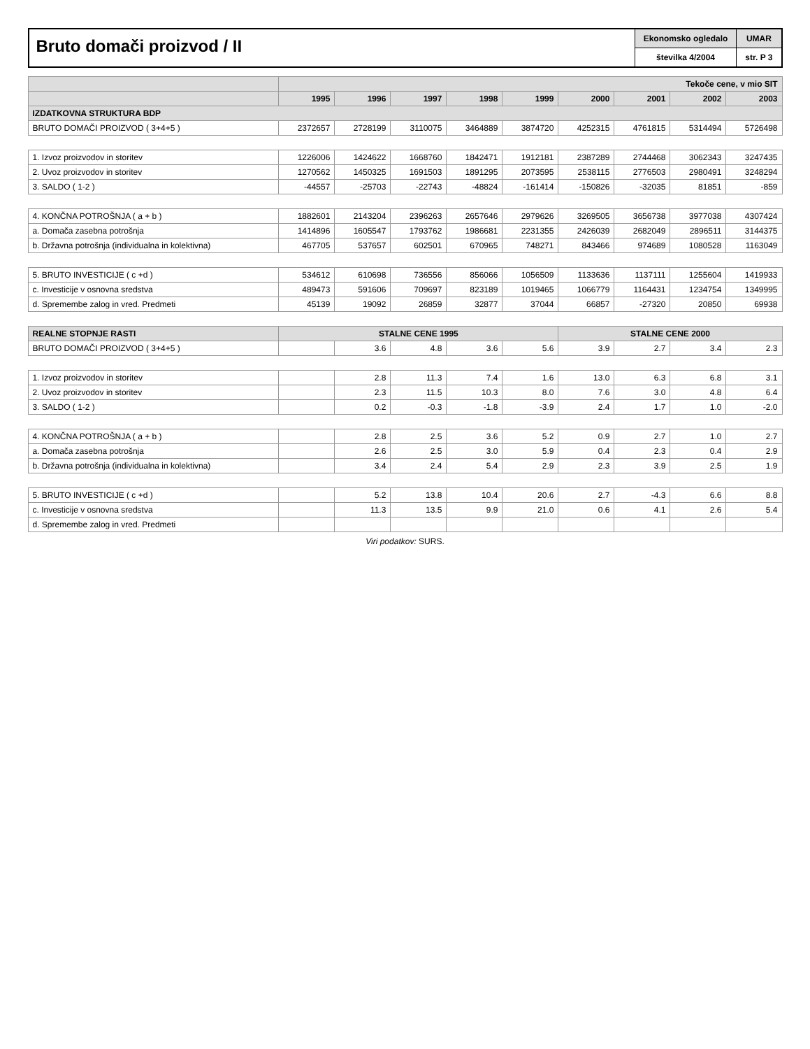Bruto domači proizvod / II
Ekonomsko ogledalo
številka 4/2004
UMAR
str. P 3
| | Tekoče cene, v mio SIT | | | | | | | | |
| --- | --- | --- | --- | --- | --- | --- | --- | --- | --- |
| | 1995 | 1996 | 1997 | 1998 | 1999 | 2000 | 2001 | 2002 | 2003 |
| IZDATKOVNA STRUKTURA BDP | | | | | | | | | |
| BRUTO DOMAČI PROIZVOD ( 3+4+5 ) | 2372657 | 2728199 | 3110075 | 3464889 | 3874720 | 4252315 | 4761815 | 5314494 | 5726498 |
| 1. Izvoz proizvodov in storitev | 1226006 | 1424622 | 1668760 | 1842471 | 1912181 | 2387289 | 2744468 | 3062343 | 3247435 |
| 2. Uvoz proizvodov in storitev | 1270562 | 1450325 | 1691503 | 1891295 | 2073595 | 2538115 | 2776503 | 2980491 | 3248294 |
| 3. SALDO ( 1-2 ) | -44557 | -25703 | -22743 | -48824 | -161414 | -150826 | -32035 | 81851 | -859 |
| 4. KONČNA POTROŠNJA ( a + b ) | 1882601 | 2143204 | 2396263 | 2657646 | 2979626 | 3269505 | 3656738 | 3977038 | 4307424 |
| a. Domača zasebna potrošnja | 1414896 | 1605547 | 1793762 | 1986681 | 2231355 | 2426039 | 2682049 | 2896511 | 3144375 |
| b. Državna potrošnja (individualna in kolektivna) | 467705 | 537657 | 602501 | 670965 | 748271 | 843466 | 974689 | 1080528 | 1163049 |
| 5. BRUTO INVESTICIJE ( c +d ) | 534612 | 610698 | 736556 | 856066 | 1056509 | 1133636 | 1137111 | 1255604 | 1419933 |
| c. Investicije v osnovna sredstva | 489473 | 591606 | 709697 | 823189 | 1019465 | 1066779 | 1164431 | 1234754 | 1349995 |
| d. Spremembe zalog in vred. Predmeti | 45139 | 19092 | 26859 | 32877 | 37044 | 66857 | -27320 | 20850 | 69938 |
| REALNE STOPNJE RASTI | STALNE CENE 1995 | | | | | STALNE CENE 2000 | | | |
| BRUTO DOMAČI PROIZVOD ( 3+4+5 ) | | 3.6 | 4.8 | 3.6 | 5.6 | 3.9 | 2.7 | 3.4 | 2.3 |
| 1. Izvoz proizvodov in storitev | | 2.8 | 11.3 | 7.4 | 1.6 | 13.0 | 6.3 | 6.8 | 3.1 |
| 2. Uvoz proizvodov in storitev | | 2.3 | 11.5 | 10.3 | 8.0 | 7.6 | 3.0 | 4.8 | 6.4 |
| 3. SALDO ( 1-2 ) | | 0.2 | -0.3 | -1.8 | -3.9 | 2.4 | 1.7 | 1.0 | -2.0 |
| 4. KONČNA POTROŠNJA ( a + b ) | | 2.8 | 2.5 | 3.6 | 5.2 | 0.9 | 2.7 | 1.0 | 2.7 |
| a. Domača zasebna potrošnja | | 2.6 | 2.5 | 3.0 | 5.9 | 0.4 | 2.3 | 0.4 | 2.9 |
| b. Državna potrošnja (individualna in kolektivna) | | 3.4 | 2.4 | 5.4 | 2.9 | 2.3 | 3.9 | 2.5 | 1.9 |
| 5. BRUTO INVESTICIJE ( c +d ) | | 5.2 | 13.8 | 10.4 | 20.6 | 2.7 | -4.3 | 6.6 | 8.8 |
| c. Investicije v osnovna sredstva | | 11.3 | 13.5 | 9.9 | 21.0 | 0.6 | 4.1 | 2.6 | 5.4 |
| d. Spremembe zalog in vred. Predmeti | | | | | | | | | |
Viri podatkov: SURS.